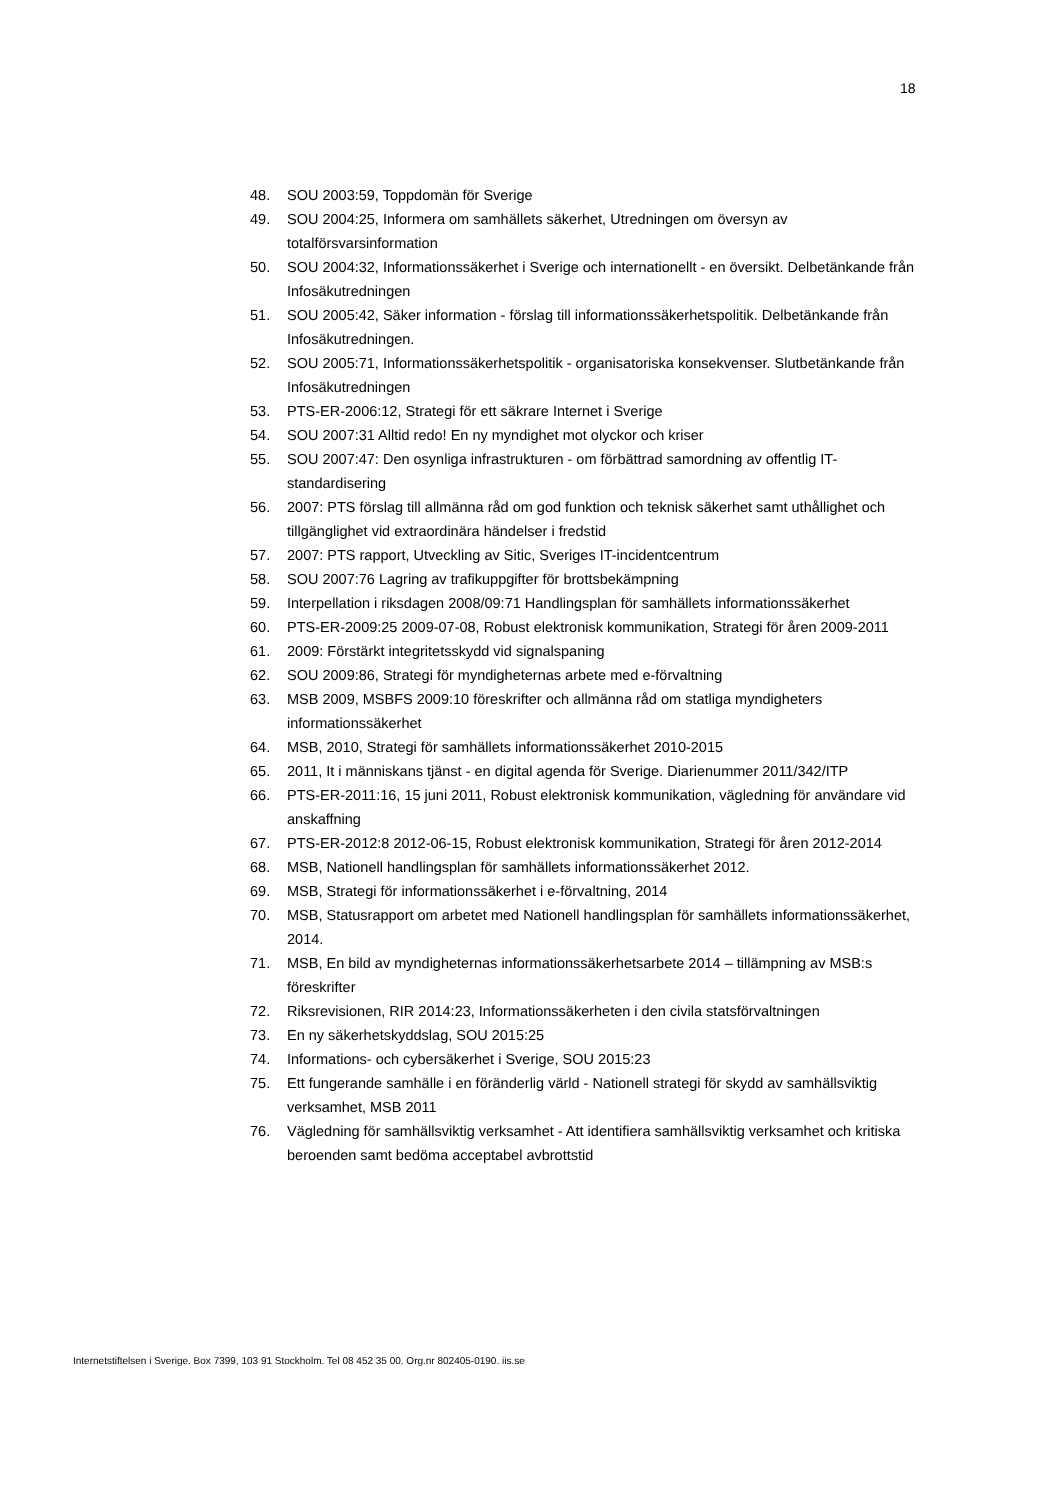18
48. SOU 2003:59, Toppdomän för Sverige
49. SOU 2004:25, Informera om samhällets säkerhet, Utredningen om översyn av totalförsvarsinformation
50. SOU 2004:32, Informationssäkerhet i Sverige och internationellt - en översikt. Delbetänkande från Infosäkutredningen
51. SOU 2005:42, Säker information - förslag till informationssäkerhetspolitik. Delbetänkande från Infosäkutredningen.
52. SOU 2005:71, Informationssäkerhetspolitik - organisatoriska konsekvenser. Slutbetänkande från Infosäkutredningen
53. PTS-ER-2006:12, Strategi för ett säkrare Internet i Sverige
54. SOU 2007:31 Alltid redo! En ny myndighet mot olyckor och kriser
55. SOU 2007:47: Den osynliga infrastrukturen - om förbättrad samordning av offentlig IT-standardisering
56. 2007: PTS förslag till allmänna råd om god funktion och teknisk säkerhet samt uthållighet och tillgänglighet vid extraordinära händelser i fredstid
57. 2007: PTS rapport, Utveckling av Sitic, Sveriges IT-incidentcentrum
58. SOU 2007:76 Lagring av trafikuppgifter för brottsbekämpning
59. Interpellation i riksdagen 2008/09:71 Handlingsplan för samhällets informationssäkerhet
60. PTS-ER-2009:25 2009-07-08, Robust elektronisk kommunikation, Strategi för åren 2009-2011
61. 2009: Förstärkt integritetsskydd vid signalspaning
62. SOU 2009:86, Strategi för myndigheternas arbete med e-förvaltning
63. MSB 2009, MSBFS 2009:10 föreskrifter och allmänna råd om statliga myndigheters informationssäkerhet
64. MSB, 2010, Strategi för samhällets informationssäkerhet 2010-2015
65. 2011, It i människans tjänst - en digital agenda för Sverige. Diarienummer 2011/342/ITP
66. PTS-ER-2011:16, 15 juni 2011, Robust elektronisk kommunikation, vägledning för användare vid anskaffning
67. PTS-ER-2012:8 2012-06-15, Robust elektronisk kommunikation, Strategi för åren 2012-2014
68. MSB, Nationell handlingsplan för samhällets informationssäkerhet 2012.
69. MSB, Strategi för informationssäkerhet i e-förvaltning, 2014
70. MSB, Statusrapport om arbetet med Nationell handlingsplan för samhällets informationssäkerhet, 2014.
71. MSB, En bild av myndigheternas informationssäkerhetsarbete 2014 – tillämpning av MSB:s föreskrifter
72. Riksrevisionen, RIR 2014:23, Informationssäkerheten i den civila statsförvaltningen
73. En ny säkerhetskyddslag, SOU 2015:25
74. Informations- och cybersäkerhet i Sverige, SOU 2015:23
75. Ett fungerande samhälle i en föränderlig värld - Nationell strategi för skydd av samhällsviktig verksamhet, MSB 2011
76. Vägledning för samhällsviktig verksamhet - Att identifiera samhällsviktig verksamhet och kritiska beroenden samt bedöma acceptabel avbrottstid
Internetstiftelsen i Sverige. Box 7399, 103 91 Stockholm. Tel 08 452 35 00. Org.nr 802405-0190. iis.se